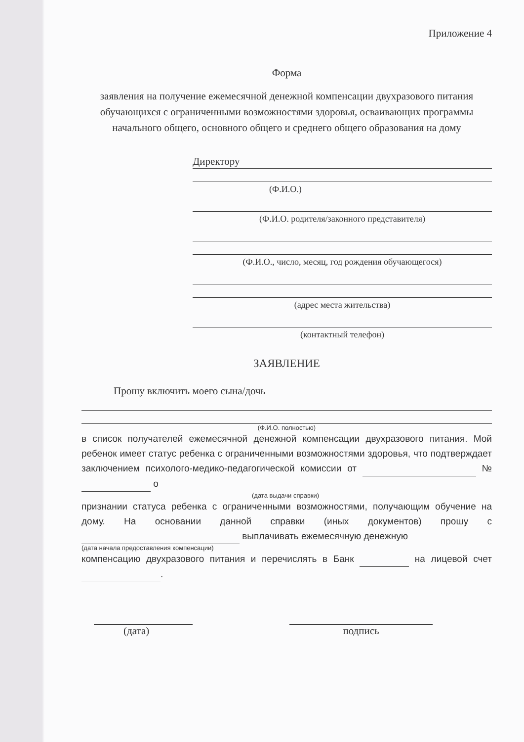Приложение 4
Форма
заявления на получение ежемесячной денежной компенсации двухразового питания обучающихся с ограниченными возможностями здоровья, осваивающих программы начального общего, основного общего и среднего общего образования на дому
Директору
(Ф.И.О.)
(Ф.И.О. родителя/законного представителя)
(Ф.И.О., число, месяц, год рождения обучающегося)
(адрес места жительства)
(контактный телефон)
ЗАЯВЛЕНИЕ
Прошу включить моего сына/дочь
(Ф.И.О. полностью)
в список получателей ежемесячной денежной компенсации двухразового питания. Мой ребенок имеет статус ребенка с ограниченными возможностями здоровья, что подтверждает заключением психолого-медико-педагогической комиссии от № о
(дата выдачи справки)
признании статуса ребенка с ограниченными возможностями, получающим обучение на дому. На основании данной справки (иных документов) прошу с выплачивать ежемесячную денежную
(дата начала предоставления компенсации)
компенсацию двухразового питания и перечислять в Банк на лицевой счет .
(дата) подпись